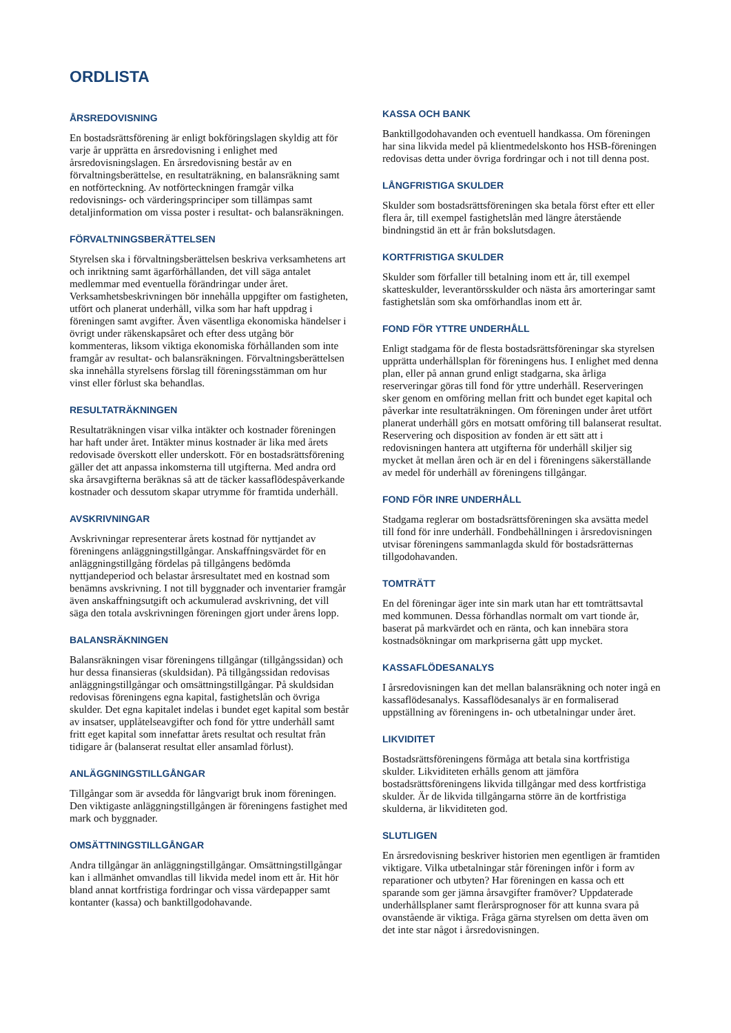ORDLISTA
ÅRSREDOVISNING
En bostadsrättsförening är enligt bokföringslagen skyldig att för varje år upprätta en årsredovisning i enlighet med årsredovisningslagen. En årsredovisning består av en förvaltningsberättelse, en resultaträkning, en balansräkning samt en notförteckning. Av notförteckningen framgår vilka redovisnings- och värderingsprinciper som tillämpas samt detaljinformation om vissa poster i resultat- och balansräkningen.
FÖRVALTNINGSBERÄTTELSEN
Styrelsen ska i förvaltningsberättelsen beskriva verksamhetens art och inriktning samt ägarförhållanden, det vill säga antalet medlemmar med eventuella förändringar under året. Verksamhetsbeskrivningen bör innehålla uppgifter om fastigheten, utfört och planerat underhåll, vilka som har haft uppdrag i föreningen samt avgifter. Även väsentliga ekonomiska händelser i övrigt under räkenskapsåret och efter dess utgång bör kommenteras, liksom viktiga ekonomiska förhållanden som inte framgår av resultat- och balansräkningen. Förvaltningsberättelsen ska innehålla styrelsens förslag till föreningsstämman om hur vinst eller förlust ska behandlas.
RESULTATRÄKNINGEN
Resultaträkningen visar vilka intäkter och kostnader föreningen har haft under året. Intäkter minus kostnader är lika med årets redovisade överskott eller underskott. För en bostadsrättsförening gäller det att anpassa inkomsterna till utgifterna. Med andra ord ska årsavgifterna beräknas så att de täcker kassaflödespåverkande kostnader och dessutom skapar utrymme för framtida underhåll.
AVSKRIVNINGAR
Avskrivningar representerar årets kostnad för nyttjandet av föreningens anläggningstillgångar. Anskaffningsvärdet för en anläggningstillgång fördelas på tillgångens bedömda nyttjandeperiod och belastar årsresultatet med en kostnad som benämns avskrivning. I not till byggnader och inventarier framgår även anskaffningsutgift och ackumulerad avskrivning, det vill säga den totala avskrivningen föreningen gjort under årens lopp.
BALANSRÄKNINGEN
Balansräkningen visar föreningens tillgångar (tillgångssidan) och hur dessa finansieras (skuldsidan). På tillgångssidan redovisas anläggningstillgångar och omsättningstillgångar. På skuldsidan redovisas föreningens egna kapital, fastighetslån och övriga skulder. Det egna kapitalet indelas i bundet eget kapital som består av insatser, upplåtelseavgifter och fond för yttre underhåll samt fritt eget kapital som innefattar årets resultat och resultat från tidigare år (balanserat resultat eller ansamlad förlust).
ANLÄGGNINGSTILLGÅNGAR
Tillgångar som är avsedda för långvarigt bruk inom föreningen. Den viktigaste anläggningstillgången är föreningens fastighet med mark och byggnader.
OMSÄTTNINGSTILLGÅNGAR
Andra tillgångar än anläggningstillgångar. Omsättningstillgångar kan i allmänhet omvandlas till likvida medel inom ett år. Hit hör bland annat kortfristiga fordringar och vissa värdepapper samt kontanter (kassa) och banktillgodohavande.
KASSA OCH BANK
Banktillgodohavanden och eventuell handkassa. Om föreningen har sina likvida medel på klientmedelskonto hos HSB-föreningen redovisas detta under övriga fordringar och i not till denna post.
LÅNGFRISTIGA SKULDER
Skulder som bostadsrättsföreningen ska betala först efter ett eller flera år, till exempel fastighetslån med längre återstående bindningstid än ett år från bokslutsdagen.
KORTFRISTIGA SKULDER
Skulder som förfaller till betalning inom ett år, till exempel skatteskulder, leverantörsskulder och nästa års amorteringar samt fastighetslån som ska omförhandlas inom ett år.
FOND FÖR YTTRE UNDERHÅLL
Enligt stadgama för de flesta bostadsrättsföreningar ska styrelsen upprätta underhållsplan för föreningens hus. I enlighet med denna plan, eller på annan grund enligt stadgarna, ska årliga reserveringar göras till fond för yttre underhåll. Reserveringen sker genom en omföring mellan fritt och bundet eget kapital och påverkar inte resultaträkningen. Om föreningen under året utfört planerat underhåll görs en motsatt omföring till balanserat resultat. Reservering och disposition av fonden är ett sätt att i redovisningen hantera att utgifterna för underhåll skiljer sig mycket åt mellan åren och är en del i föreningens säkerställande av medel för underhåll av föreningens tillgångar.
FOND FÖR INRE UNDERHÅLL
Stadgama reglerar om bostadsrättsföreningen ska avsätta medel till fond för inre underhåll. Fondbehållningen i årsredovisningen utvisar föreningens sammanlagda skuld för bostadsrätternas tillgodohavanden.
TOMTRÄTT
En del föreningar äger inte sin mark utan har ett tomträttsavtal med kommunen. Dessa förhandlas normalt om vart tionde år, baserat på markvärdet och en ränta, och kan innebära stora kostnadsökningar om markpriserna gått upp mycket.
KASSAFLÖDESANALYS
I årsredovisningen kan det mellan balansräkning och noter ingå en kassaflödesanalys. Kassaflödesanalys är en formaliserad uppställning av föreningens in- och utbetalningar under året.
LIKVIDITET
Bostadsrättsföreningens förmåga att betala sina kortfristiga skulder. Likviditeten erhålls genom att jämföra bostadsrättsföreningens likvida tillgångar med dess kortfristiga skulder. Är de likvida tillgångarna större än de kortfristiga skulderna, är likviditeten god.
SLUTLIGEN
En årsredovisning beskriver historien men egentligen är framtiden viktigare. Vilka utbetalningar står föreningen inför i form av reparationer och utbyten? Har föreningen en kassa och ett sparande som ger jämna årsavgifter framöver? Uppdaterade underhållsplaner samt flerårsprognoser för att kunna svara på ovanstående är viktiga. Fråga gärna styrelsen om detta även om det inte star något i årsredovisningen.